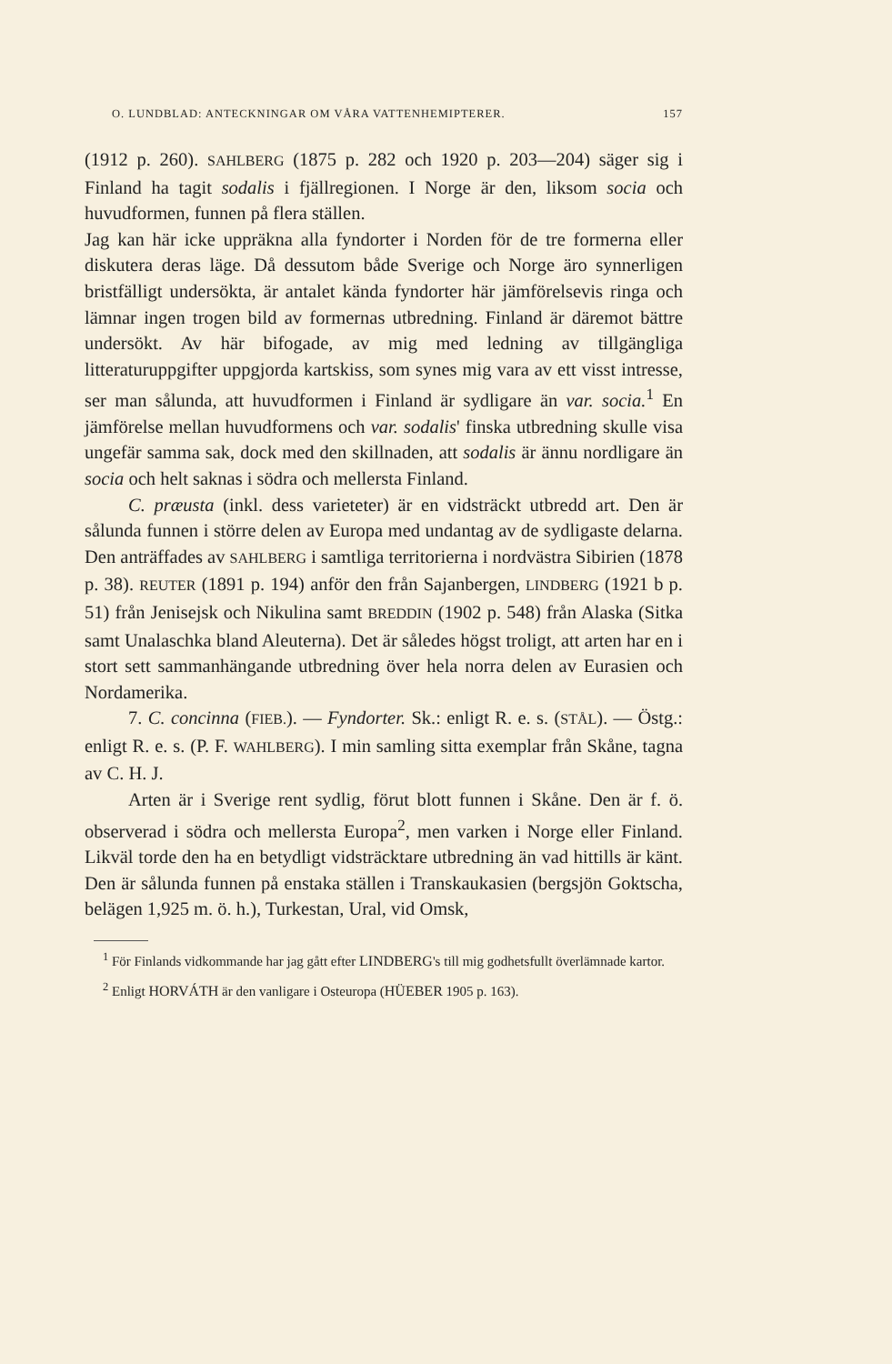O. LUNDBLAD: ANTECKNINGAR OM VÅRA VATTENHEMIPTERER. 157
(1912 p. 260). SAHLBERG (1875 p. 282 och 1920 p. 203—204) säger sig i Finland ha tagit sodalis i fjällregionen. I Norge är den, liksom socia och huvudformen, funnen på flera ställen.
Jag kan här icke uppräkna alla fyndorter i Norden för de tre formerna eller diskutera deras läge. Då dessutom både Sverige och Norge äro synnerligen bristfälligt undersökta, är antalet kända fyndorter här jämförelsevis ringa och lämnar ingen trogen bild av formernas utbredning. Finland är däremot bättre undersökt. Av här bifogade, av mig med ledning av tillgängliga litteraturuppgifter uppgjorda kartskiss, som synes mig vara av ett visst intresse, ser man sålunda, att huvudformen i Finland är sydligare än var. socia.<sup>1</sup> En jämförelse mellan huvudformens och var. sodalis' finska utbredning skulle visa ungefär samma sak, dock med den skillnaden, att sodalis är ännu nordligare än socia och helt saknas i södra och mellersta Finland.
C. præusta (inkl. dess varieteter) är en vidsträckt utbredd art. Den är sålunda funnen i större delen av Europa med undantag av de sydligaste delarna. Den anträffades av SAHLBERG i samtliga territorierna i nordvästra Sibirien (1878 p. 38). REUTER (1891 p. 194) anför den från Sajanbergen, LINDBERG (1921 b p. 51) från Jenisejsk och Nikulina samt BREDDIN (1902 p. 548) från Alaska (Sitka samt Unalaschka bland Aleuterna). Det är således högst troligt, att arten har en i stort sett sammanhängande utbredning över hela norra delen av Eurasien och Nordamerika.
7. C. concinna (FIEB.). — Fyndorter. Sk.: enligt R. e. s. (STÅL). — Östg.: enligt R. e. s. (P. F. WAHLBERG). I min samling sitta exemplar från Skåne, tagna av C. H. J.
Arten är i Sverige rent sydlig, förut blott funnen i Skåne. Den är f. ö. observerad i södra och mellersta Europa<sup>2</sup>, men varken i Norge eller Finland. Likväl torde den ha en betydligt vidsträcktare utbredning än vad hittills är känt. Den är sålunda funnen på enstaka ställen i Transkaukasien (bergsjön Goktscha, belägen 1,925 m. ö. h.), Turkestan, Ural, vid Omsk,
<sup>1</sup> För Finlands vidkommande har jag gått efter LINDBERG's till mig godhetsfullt överlämnade kartor.
<sup>2</sup> Enligt HORVÁTH är den vanligare i Osteuropa (HÜEBER 1905 p. 163).